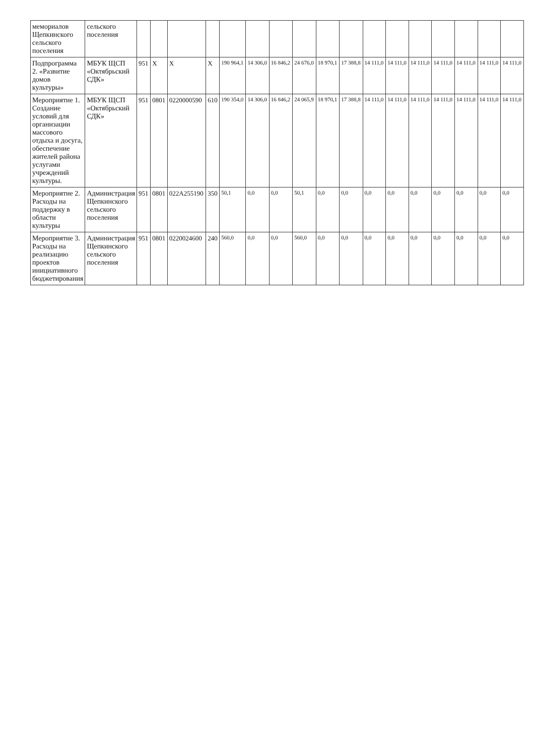| мемориалов Щепкинского сельского поселения | сельского поселения | | | | | | | | | | | | | | | | | |
| Подпрограмма 2. «Развитие домов культуры» | МБУК ЩСП «Октябрьский СДК» | 951 | Х | Х | Х | 190 964,1 | 14 306,0 | 16 846,2 | 24 676,0 | 18 970,1 | 17 388,8 | 14 111,0 | 14 111,0 | 14 111,0 | 14 111,0 | 14 111,0 | 14 111,0 | 14 111,0 |
| Мероприятие 1. Создание условий для организации массового отдыха и досуга, обеспечение жителей района услугами учреждений культуры. | МБУК ЩСП «Октябрьский СДК» | 951 | 0801 | 0220000590 | 610 | 190 354,0 | 14 306,0 | 16 846,2 | 24 065,9 | 18 970,1 | 17 388,8 | 14 111,0 | 14 111,0 | 14 111,0 | 14 111,0 | 14 111,0 | 14 111,0 | 14 111,0 |
| Мероприятие 2. Расходы на поддержку в области культуры | Администрация Щепкинского сельского поселения | 951 | 0801 | 022A255190 | 350 | 50,1 | 0,0 | 0,0 | 50,1 | 0,0 | 0,0 | 0,0 | 0,0 | 0,0 | 0,0 | 0,0 | 0,0 | 0,0 |
| Мероприятие 3. Расходы на реализацию проектов инициативного бюджетирования | Администрация Щепкинского сельского поселения | 951 | 0801 | 0220024600 | 240 | 560,0 | 0,0 | 0,0 | 560,0 | 0,0 | 0,0 | 0,0 | 0,0 | 0,0 | 0,0 | 0,0 | 0,0 | 0,0 |